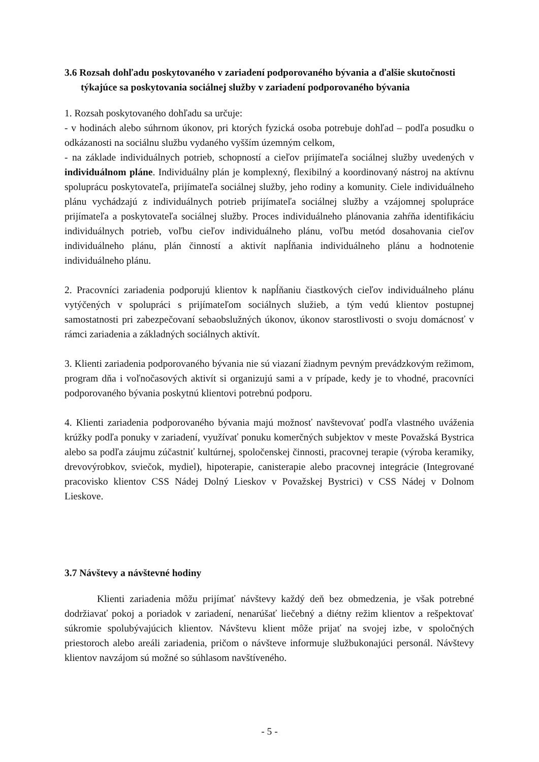3.6 Rozsah dohľadu poskytovaného v zariadení podporovaného bývania a ďalšie skutočnosti týkajúce sa poskytovania sociálnej služby v zariadení podporovaného bývania
1. Rozsah poskytovaného dohľadu sa určuje:
- v hodinách alebo súhrnom úkonov, pri ktorých fyzická osoba potrebuje dohľad – podľa posudku o odkázanosti na sociálnu službu vydaného vyšším územným celkom,
- na základe individuálnych potrieb, schopností a cieľov prijímateľa sociálnej služby uvedených v individuálnom pláne. Individuálny plán je komplexný, flexibilný a koordinovaný nástroj na aktívnu spoluprácu poskytovateľa, prijímateľa sociálnej služby, jeho rodiny a komunity. Ciele individuálneho plánu vychádzajú z individuálnych potrieb prijímateľa sociálnej služby a vzájomnej spolupráce prijímateľa a poskytovateľa sociálnej služby. Proces individuálneho plánovania zahŕňa identifikáciu individuálnych potrieb, voľbu cieľov individuálneho plánu, voľbu metód dosahovania cieľov individuálneho plánu, plán činností a aktivít napĺňania individuálneho plánu a hodnotenie individuálneho plánu.
2. Pracovníci zariadenia podporujú klientov k napĺňaniu čiastkových cieľov individuálneho plánu vytýčených v spolupráci s prijímateľom sociálnych služieb, a tým vedú klientov postupnej samostatnosti pri zabezpečovaní sebaobslužných úkonov, úkonov starostlivosti o svoju domácnosť v rámci zariadenia a základných sociálnych aktivít.
3. Klienti zariadenia podporovaného bývania nie sú viazaní žiadnym pevným prevádzkovým režimom, program dňa i voľnočasových aktivít si organizujú sami a v prípade, kedy je to vhodné, pracovníci podporovaného bývania poskytnú klientovi potrebnú podporu.
4. Klienti zariadenia podporovaného bývania majú možnosť navštevovať podľa vlastného uváženia krúžky podľa ponuky v zariadení, využívať ponuku komerčných subjektov v meste Považská Bystrica alebo sa podľa záujmu zúčastniť kultúrnej, spoločenskej činnosti, pracovnej terapie (výroba keramiky, drevovýrobkov, sviečok, mydiel), hipoterapie, canisterapie alebo pracovnej integrácie (Integrované pracovisko klientov CSS Nádej Dolný Lieskov v Považskej Bystrici) v CSS Nádej v Dolnom Lieskove.
3.7 Návštevy a návštevné hodiny
Klienti zariadenia môžu prijímať návštevy každý deň bez obmedzenia, je však potrebné dodržiavať pokoj a poriadok v zariadení, nenarúšať liečebný a diétny režim klientov a rešpektovať súkromie spolubývajúcich klientov. Návštevu klient môže prijať na svojej izbe, v spoločných priestoroch alebo areáli zariadenia, pričom o návšteve informuje službukonajúci personál. Návštevy klientov navzájom sú možné so súhlasom navštíveného.
- 5 -